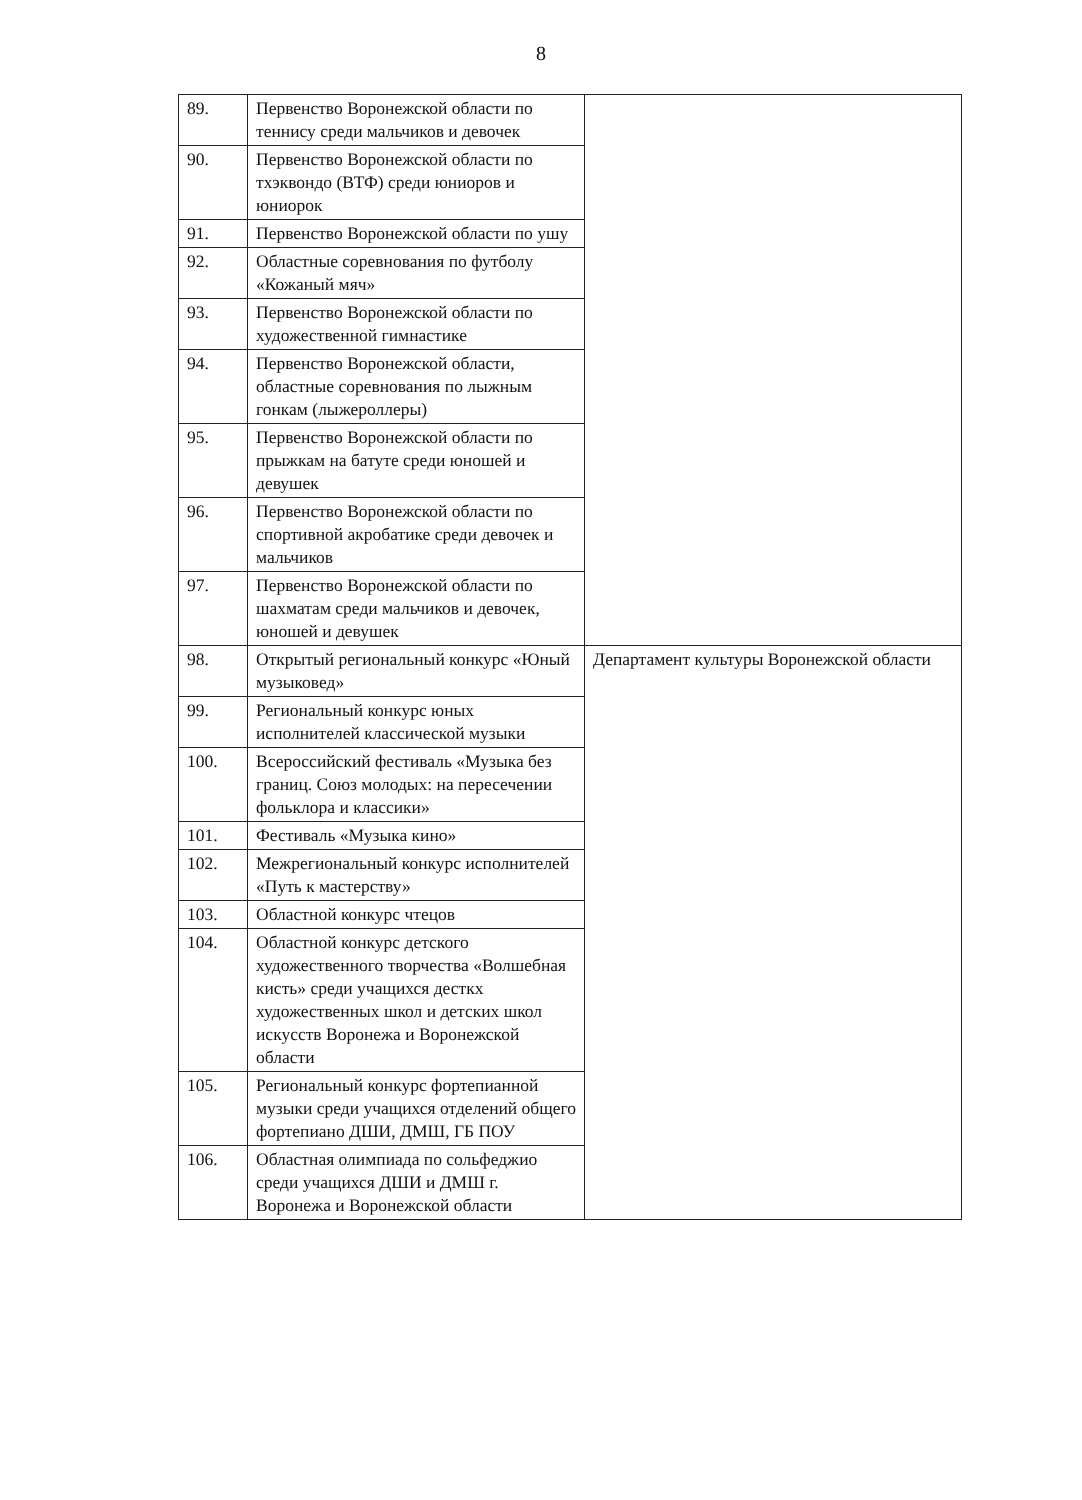8
| 89. | Первенство Воронежской области по теннису среди мальчиков и девочек | |
| 90. | Первенство Воронежской области по тхэквондо (ВТФ) среди юниоров и юниорок | |
| 91. | Первенство Воронежской области по ушу | |
| 92. | Областные соревнования по футболу «Кожаный мяч» | |
| 93. | Первенство Воронежской области по художественной гимнастике | |
| 94. | Первенство Воронежской области, областные соревнования по лыжным гонкам (лыжероллеры) | |
| 95. | Первенство Воронежской области по прыжкам на батуте среди юношей и девушек | |
| 96. | Первенство Воронежской области по спортивной акробатике среди девочек и мальчиков | |
| 97. | Первенство Воронежской области по шахматам среди мальчиков и девочек, юношей и девушек | |
| 98. | Открытый региональный конкурс «Юный музыковед» | Департамент культуры Воронежской области |
| 99. | Региональный конкурс юных исполнителей классической музыки | |
| 100. | Всероссийский фестиваль «Музыка без границ. Союз молодых: на пересечении фольклора и классики» | |
| 101. | Фестиваль «Музыка кино» | |
| 102. | Межрегиональный конкурс исполнителей «Путь к мастерству» | |
| 103. | Областной конкурс чтецов | |
| 104. | Областной конкурс детского художественного творчества «Волшебная кисть» среди учащихся десткх художественных школ и детских школ искусств Воронежа и Воронежской области | |
| 105. | Региональный конкурс фортепианной музыки среди учащихся отделений общего фортепиано ДШИ, ДМШ, ГБ ПОУ | |
| 106. | Областная олимпиада по сольфеджио среди учащихся ДШИ и ДМШ г. Воронежа и Воронежской области | |